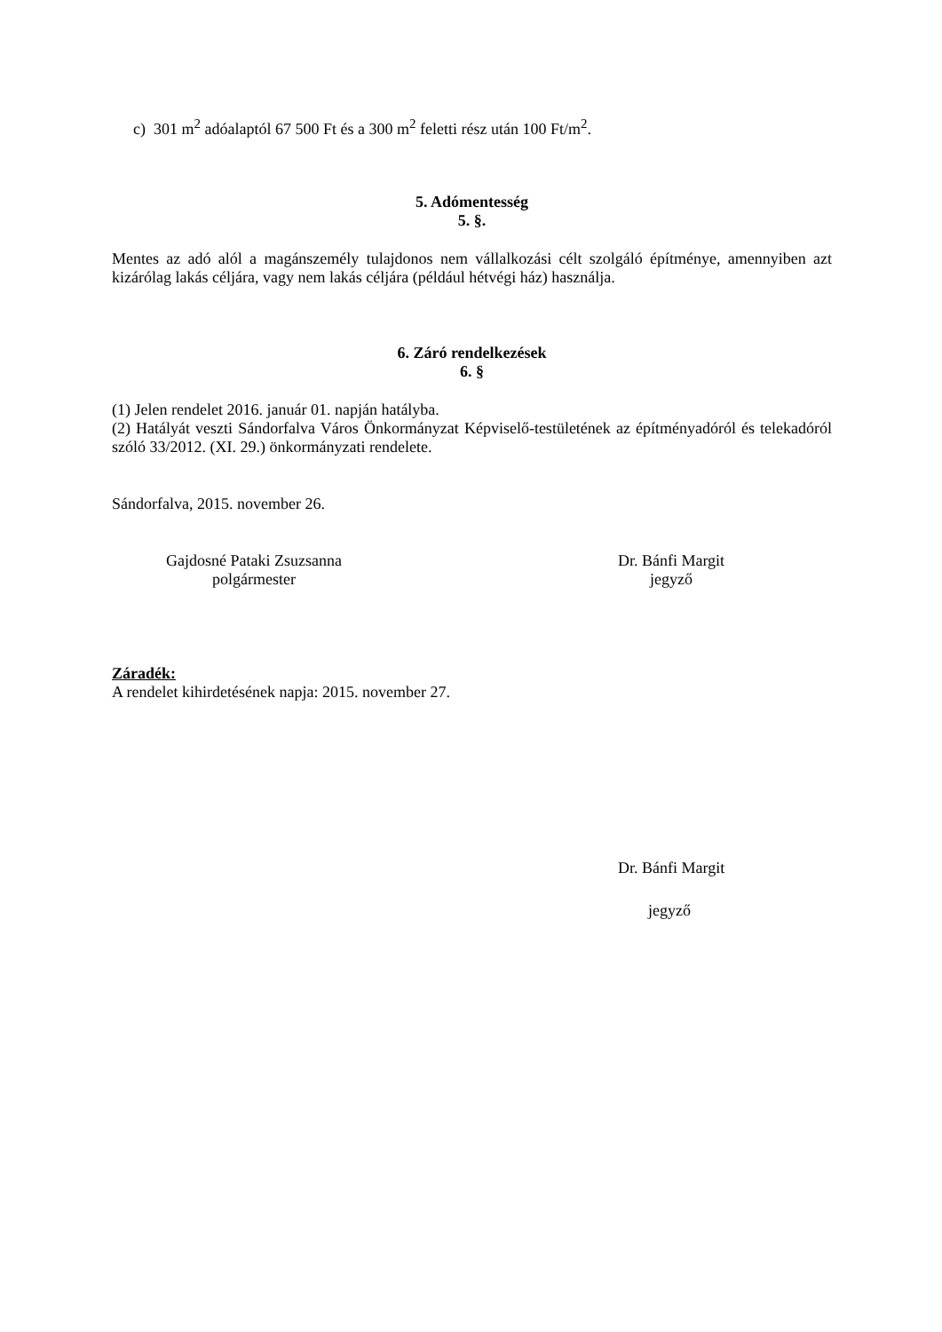c) 301 m<sup>2</sup> adóalaptól 67 500 Ft és a 300 m<sup>2</sup> feletti rész után 100 Ft/m<sup>2</sup>.
5. Adómentesség
5. §.
Mentes az adó alól a magánszemély tulajdonos nem vállalkozási célt szolgáló építménye, amennyiben azt kizárólag lakás céljára, vagy nem lakás céljára (például hétvégi ház) használja.
6. Záró rendelkezések
6. §
(1) Jelen rendelet 2016. január 01. napján hatályba.
(2) Hatályát veszti Sándorfalva Város Önkormányzat Képviselő-testületének az építményadóról és telekadóról szóló 33/2012. (XI. 29.) önkormányzati rendelete.
Sándorfalva, 2015. november 26.
Gajdosné Pataki Zsuzsanna
polgármester
Dr. Bánfi Margit
jegyző
Záradék:
A rendelet kihirdetésének napja: 2015. november 27.
Dr. Bánfi Margit
jegyző